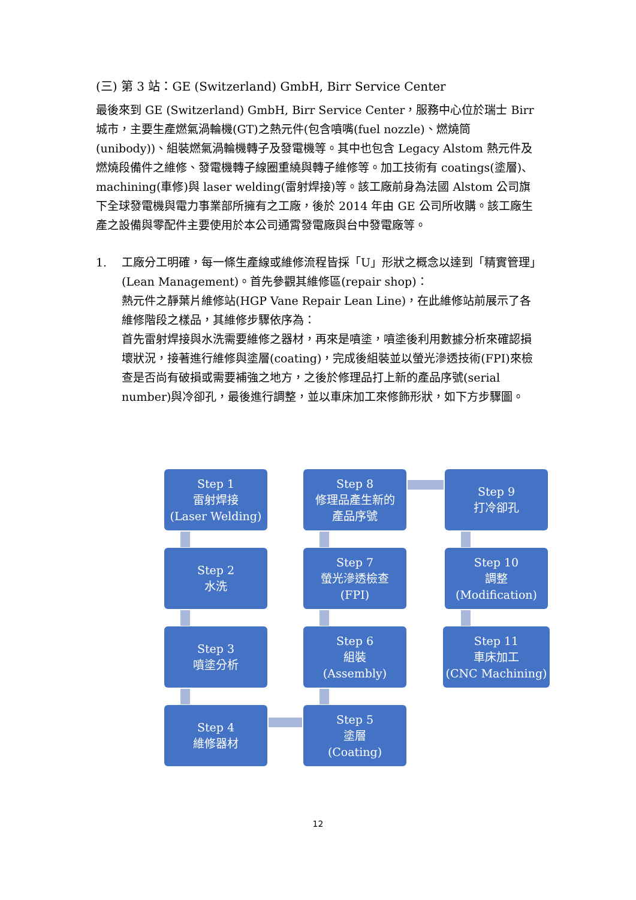(三) 第 3 站：GE (Switzerland) GmbH, Birr Service Center
最後來到 GE (Switzerland) GmbH, Birr Service Center，服務中心位於瑞士 Birr 城市，主要生產燃氣渦輪機(GT)之熱元件(包含噴嘴(fuel nozzle)、燃燒筒(unibody))、組裝燃氣渦輪機轉子及發電機等。其中也包含 Legacy Alstom 熱元件及燃燒段備件之維修、發電機轉子線圈重繞與轉子維修等。加工技術有 coatings(塗層)、machining(車修)與 laser welding(雷射焊接)等。該工廠前身為法國 Alstom 公司旗下全球發電機與電力事業部所擁有之工廠，後於 2014 年由 GE 公司所收購。該工廠生產之設備與零配件主要使用於本公司通霄發電廠與台中發電廠等。
1. 工廠分工明確，每一條生產線或維修流程皆採「U」形狀之概念以達到「精實管理」(Lean Management)。首先參觀其維修區(repair shop)：
熱元件之靜葉片維修站(HGP Vane Repair Lean Line)，在此維修站前展示了各維修階段之樣品，其維修步驟依序為：
首先雷射焊接與水洗需要維修之器材，再來是噴塗，噴塗後利用數據分析來確認損壞狀況，接著進行維修與塗層(coating)，完成後組裝並以螢光滲透技術(FPI)來檢查是否尚有破損或需要補強之地方，之後於修理品打上新的產品序號(serial number)與冷卻孔，最後進行調整，並以車床加工來修飾形狀，如下方步驟圖。
Step 1
雷射焊接
(Laser Welding)
Step 2
水洗
Step 3
噴塗分析
Step 4
維修器材
Step 5
塗層
(Coating)
Step 6
組裝
(Assembly)
Step 7
螢光滲透檢查
(FPI)
Step 8
修理品產生新的
產品序號
Step 9
打冷卻孔
Step 10
調整
(Modification)
Step 11
車床加工
(CNC Machining)
12